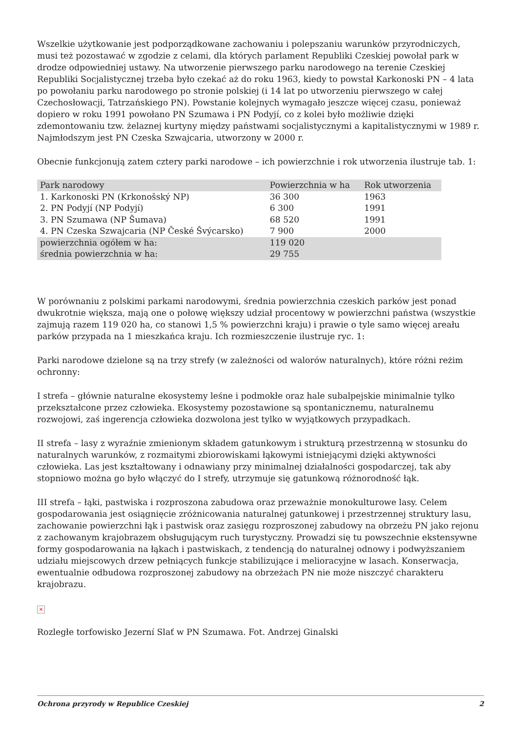Wszelkie użytkowanie jest podporządkowane zachowaniu i polepszaniu warunków przyrodniczych, musi też pozostawać w zgodzie z celami, dla których parlament Republiki Czeskiej powołał park w drodze odpowiedniej ustawy. Na utworzenie pierwszego parku narodowego na terenie Czeskiej Republiki Socjalistycznej trzeba było czekać aż do roku 1963, kiedy to powstał Karkonoski PN – 4 lata po powołaniu parku narodowego po stronie polskiej (i 14 lat po utworzeniu pierwszego w całej Czechosłowacji, Tatrzańskiego PN). Powstanie kolejnych wymagało jeszcze więcej czasu, ponieważ dopiero w roku 1991 powołano PN Szumawa i PN Podyjí, co z kolei było możliwie dzięki zdemontowaniu tzw. żelaznej kurtyny między państwami socjalistycznymi a kapitalistycznymi w 1989 r. Najmłodszym jest PN Czeska Szwajcaria, utworzony w 2000 r.
Obecnie funkcjonują zatem cztery parki narodowe – ich powierzchnie i rok utworzenia ilustruje tab. 1:
| Park narodowy | Powierzchnia w ha | Rok utworzenia |
| 1. Karkonoski PN (Krkonošský NP) | 36 300 | 1963 |
| 2. PN Podyjí (NP Podyjí) | 6 300 | 1991 |
| 3. PN Szumawa (NP Šumava) | 68 520 | 1991 |
| 4. PN Czeska Szwajcaria (NP České Švýcarsko) | 7 900 | 2000 |
| powierzchnia ogółem w ha: | 119 020 | |
| średnia powierzchnia w ha: | 29 755 | |
W porównaniu z polskimi parkami narodowymi, średnia powierzchnia czeskich parków jest ponad dwukrotnie większa, mają one o połowę większy udział procentowy w powierzchni państwa (wszystkie zajmują razem 119 020 ha, co stanowi 1,5 % powierzchni kraju) i prawie o tyle samo więcej areału parków przypada na 1 mieszkańca kraju. Ich rozmieszczenie ilustruje ryc. 1:
Parki narodowe dzielone są na trzy strefy (w zależności od walorów naturalnych), które różni reżim ochronny:
I strefa – głównie naturalne ekosystemy leśne i podmokłe oraz hale subalpejskie minimalnie tylko przekształcone przez człowieka. Ekosystemy pozostawione są spontanicznemu, naturalnemu rozwojowi, zaś ingerencja człowieka dozwolona jest tylko w wyjątkowych przypadkach.
II strefa – lasy z wyraźnie zmienionym składem gatunkowym i strukturą przestrzenną w stosunku do naturalnych warunków, z rozmaitymi zbiorowiskami łąkowymi istniejącymi dzięki aktywności człowieka. Las jest kształtowany i odnawiany przy minimalnej działalności gospodarczej, tak aby stopniowo można go było włączyć do I strefy, utrzymuje się gatunkową różnorodność łąk.
III strefa – łąki, pastwiska i rozproszona zabudowa oraz przeważnie monokulturowe lasy. Celem gospodarowania jest osiągnięcie zróżnicowania naturalnej gatunkowej i przestrzennej struktury lasu, zachowanie powierzchni łąk i pastwisk oraz zasięgu rozproszonej zabudowy na obrzeżu PN jako rejonu z zachowanym krajobrazem obsługującym ruch turystyczny. Prowadzi się tu powszechnie ekstensywne formy gospodarowania na łąkach i pastwiskach, z tendencją do naturalnej odnowy i podwyższaniem udziału miejscowych drzew pełniących funkcje stabilizujące i melioracyjne w lasach. Konserwacja, ewentualnie odbudowa rozproszonej zabudowy na obrzeżach PN nie może niszczyć charakteru krajobrazu.
×
Rozległe torfowisko Jezerní Slať w PN Szumawa. Fot. Andrzej Ginalski
Ochrona przyrody w Republice Czeskiej 2